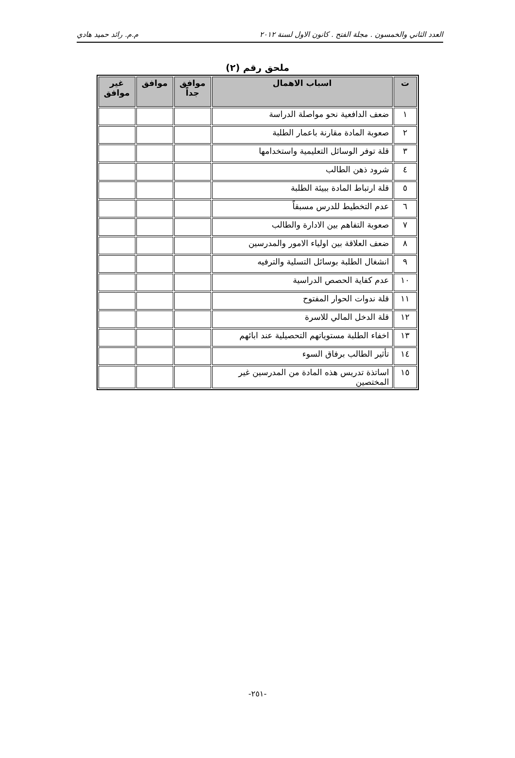العدد الثاني والخمسون . مجلة الفتح . كانون الاول لسنة ٢٠١٢ م.م. رائد حميد هادي
ملحق رقم (٢)
| ت | اسباب الاهمال | موافق جداً | موافق | غير موافق |
| --- | --- | --- | --- | --- |
| ١ | ضعف الدافعية نحو مواصلة الدراسة | | | |
| ٢ | صعوبة المادة مقارنة باعمار الطلبة | | | |
| ٣ | قلة توفر الوسائل التعليمية واستخدامها | | | |
| ٤ | شرود ذهن الطالب | | | |
| ٥ | قلة ارتباط المادة ببيئة الطلبة | | | |
| ٦ | عدم التخطيط للدرس مسبقاً | | | |
| ٧ | صعوبة التفاهم بين الادارة والطالب | | | |
| ٨ | ضعف العلاقة بين اولياء الامور والمدرسين | | | |
| ٩ | انشغال الطلبة بوسائل التسلية والترفيه | | | |
| ١٠ | عدم كفاية الحصص الدراسية | | | |
| ١١ | قلة ندوات الحوار المفتوح | | | |
| ١٢ | قلة الدخل المالي للاسرة | | | |
| ١٣ | اخفاء الطلبة مستوياتهم التحصيلية عند ابائهم | | | |
| ١٤ | تأثير الطالب برفاق السوء | | | |
| ١٥ | اساتذة تدريس هذه المادة من المدرسين غير المختصين | | | |
-٢٥١-